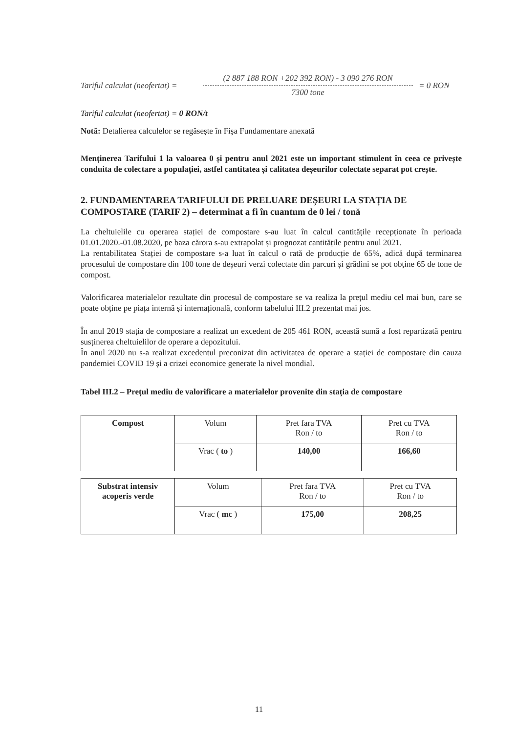Tariful calculat (neofertat) =
(2 887 188 RON +202 392 RON) - 3 090 276 RON
7300 tone
= 0 RON
Tariful calculat (neofertat) = 0 RON/t
Notă: Detalierea calculelor se regăsește în Fișa Fundamentare anexată
Menținerea Tarifului 1 la valoarea 0 și pentru anul 2021 este un important stimulent în ceea ce privește conduita de colectare a populației, astfel cantitatea și calitatea deșeurilor colectate separat pot crește.
2. FUNDAMENTAREA TARIFULUI DE PRELUARE DEȘEURI LA STAȚIA DE COMPOSTARE (TARIF 2) – determinat a fi în cuantum de 0 lei / tonă
La cheltuielile cu operarea stației de compostare s-au luat în calcul cantitățile recepționate în perioada 01.01.2020.-01.08.2020, pe baza cărora s-au extrapolat și prognozat cantitățile pentru anul 2021.
La rentabilitatea Stației de compostare s-a luat în calcul o rată de producție de 65%, adică după terminarea procesului de compostare din 100 tone de deșeuri verzi colectate din parcuri și grădini se pot obține 65 de tone de compost.
Valorificarea materialelor rezultate din procesul de compostare se va realiza la prețul mediu cel mai bun, care se poate obține pe piața internă și internațională, conform tabelului III.2 prezentat mai jos.
În anul 2019 stația de compostare a realizat un excedent de 205 461 RON, această sumă a fost repartizată pentru susținerea cheltuielilor de operare a depozitului.
În anul 2020 nu s-a realizat excedentul preconizat din activitatea de operare a stației de compostare din cauza pandemiei COVID 19 și a crizei economice generate la nivel mondial.
Tabel III.2 – Prețul mediu de valorificare a materialelor provenite din stația de compostare
| Compost | Volum | Pret fara TVA Ron / to | Pret cu TVA Ron / to |
| | Vrac ( to ) | 140,00 | 166,60 |
| Substrat intensiv acoperis verde | Volum | Pret fara TVA Ron / to | Pret cu TVA Ron / to |
| | Vrac ( mc ) | 175,00 | 208,25 |
11